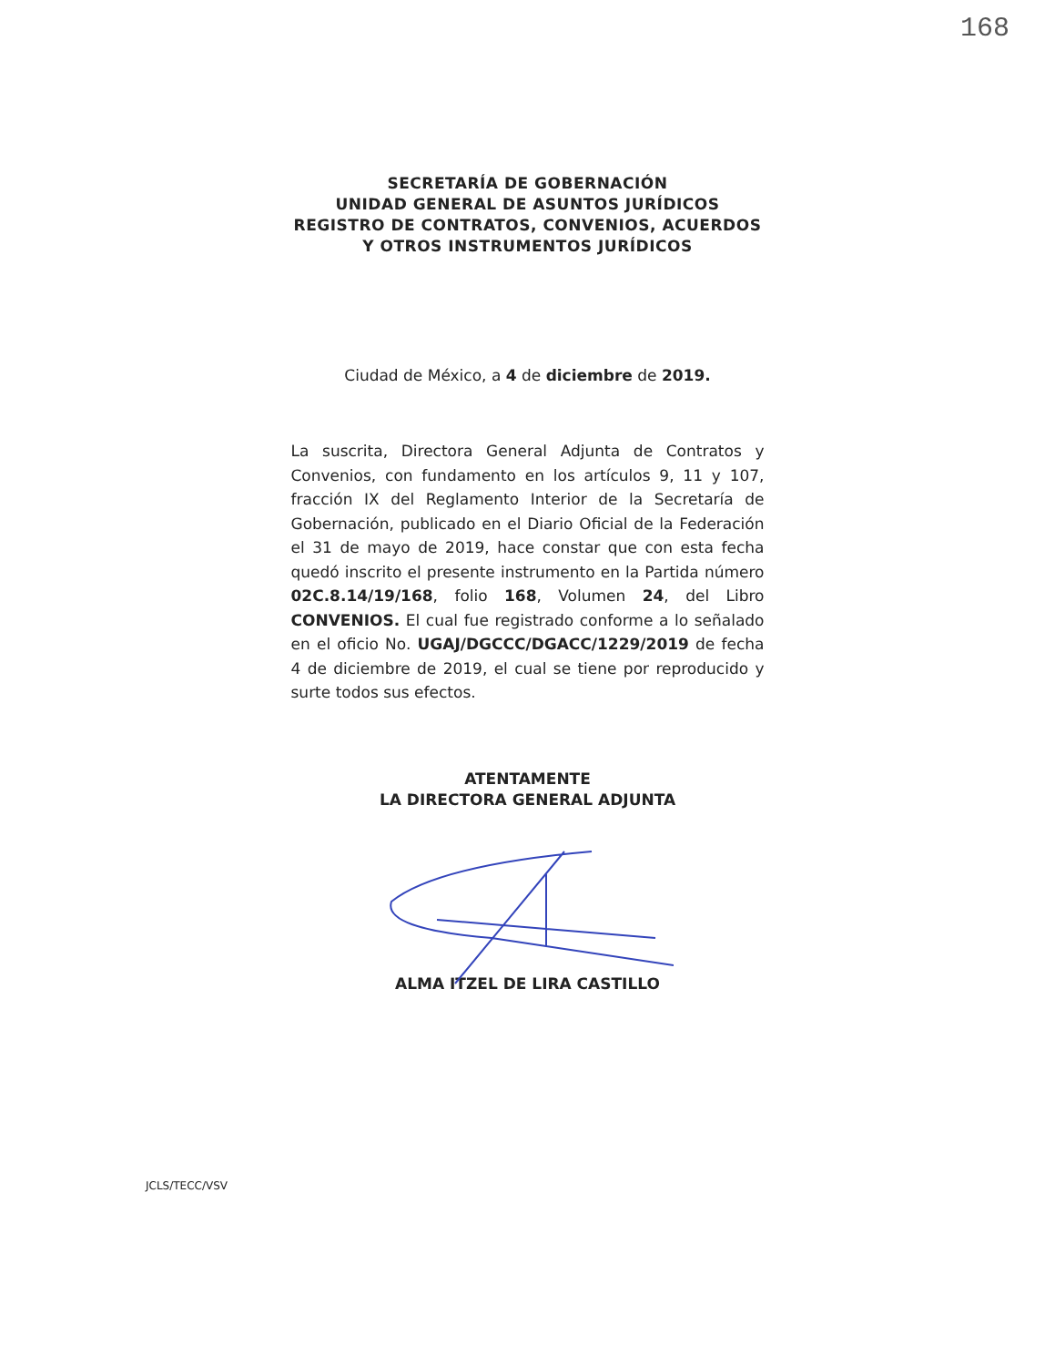168
SECRETARÍA DE GOBERNACIÓN
UNIDAD GENERAL DE ASUNTOS JURÍDICOS
REGISTRO DE CONTRATOS, CONVENIOS, ACUERDOS
Y OTROS INSTRUMENTOS JURÍDICOS
Ciudad de México, a 4 de diciembre de 2019.
La suscrita, Directora General Adjunta de Contratos y Convenios, con fundamento en los artículos 9, 11 y 107, fracción IX del Reglamento Interior de la Secretaría de Gobernación, publicado en el Diario Oficial de la Federación el 31 de mayo de 2019, hace constar que con esta fecha quedó inscrito el presente instrumento en la Partida número 02C.8.14/19/168, folio 168, Volumen 24, del Libro CONVENIOS. El cual fue registrado conforme a lo señalado en el oficio No. UGAJ/DGCCC/DGACC/1229/2019 de fecha 4 de diciembre de 2019, el cual se tiene por reproducido y surte todos sus efectos.
ATENTAMENTE
LA DIRECTORA GENERAL ADJUNTA
ALMA ITZEL DE LIRA CASTILLO
JCLS/TECC/VSV